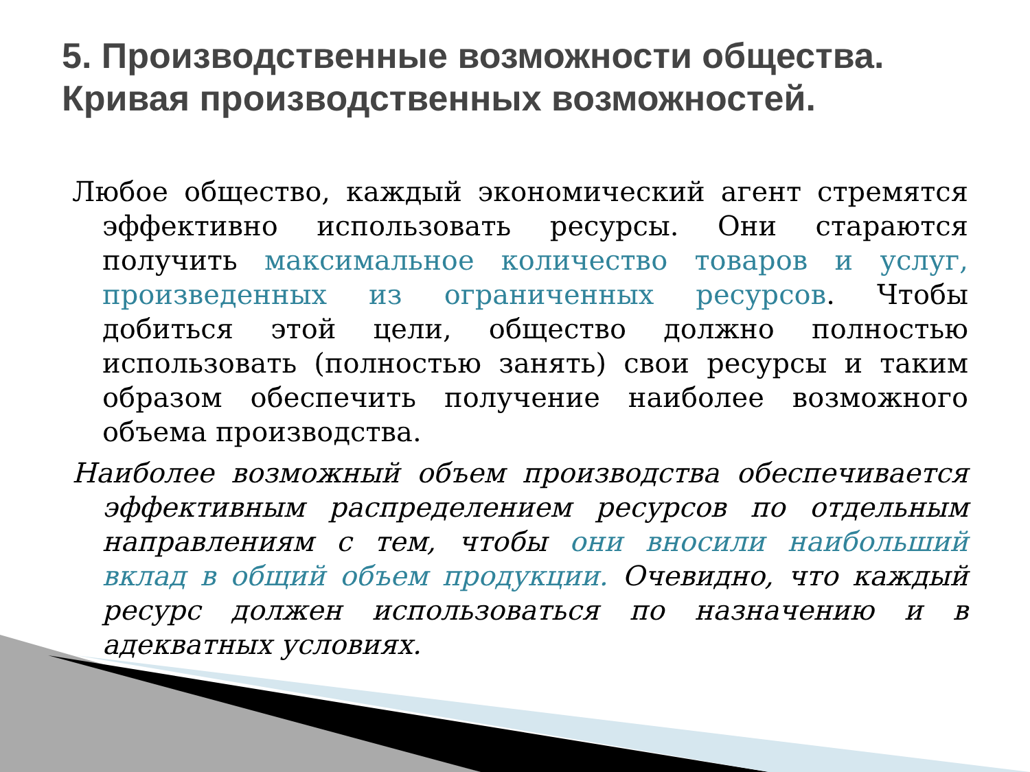5. Производственные возможности общества.
Кривая производственных возможностей.
Любое общество, каждый экономический агент стремятся эффективно использовать ресурсы. Они стараются получить максимальное количество товаров и услуг, произведенных из ограниченных ресурсов. Чтобы добиться этой цели, общество должно полностью использовать (полностью занять) свои ресурсы и таким образом обеспечить получение наиболее возможного объема производства.
Наиболее возможный объем производства обеспечивается эффективным распределением ресурсов по отдельным направлениям с тем, чтобы они вносили наибольший вклад в общий объем продукции. Очевидно, что каждый ресурс должен использоваться по назначению и в адекватных условиях.